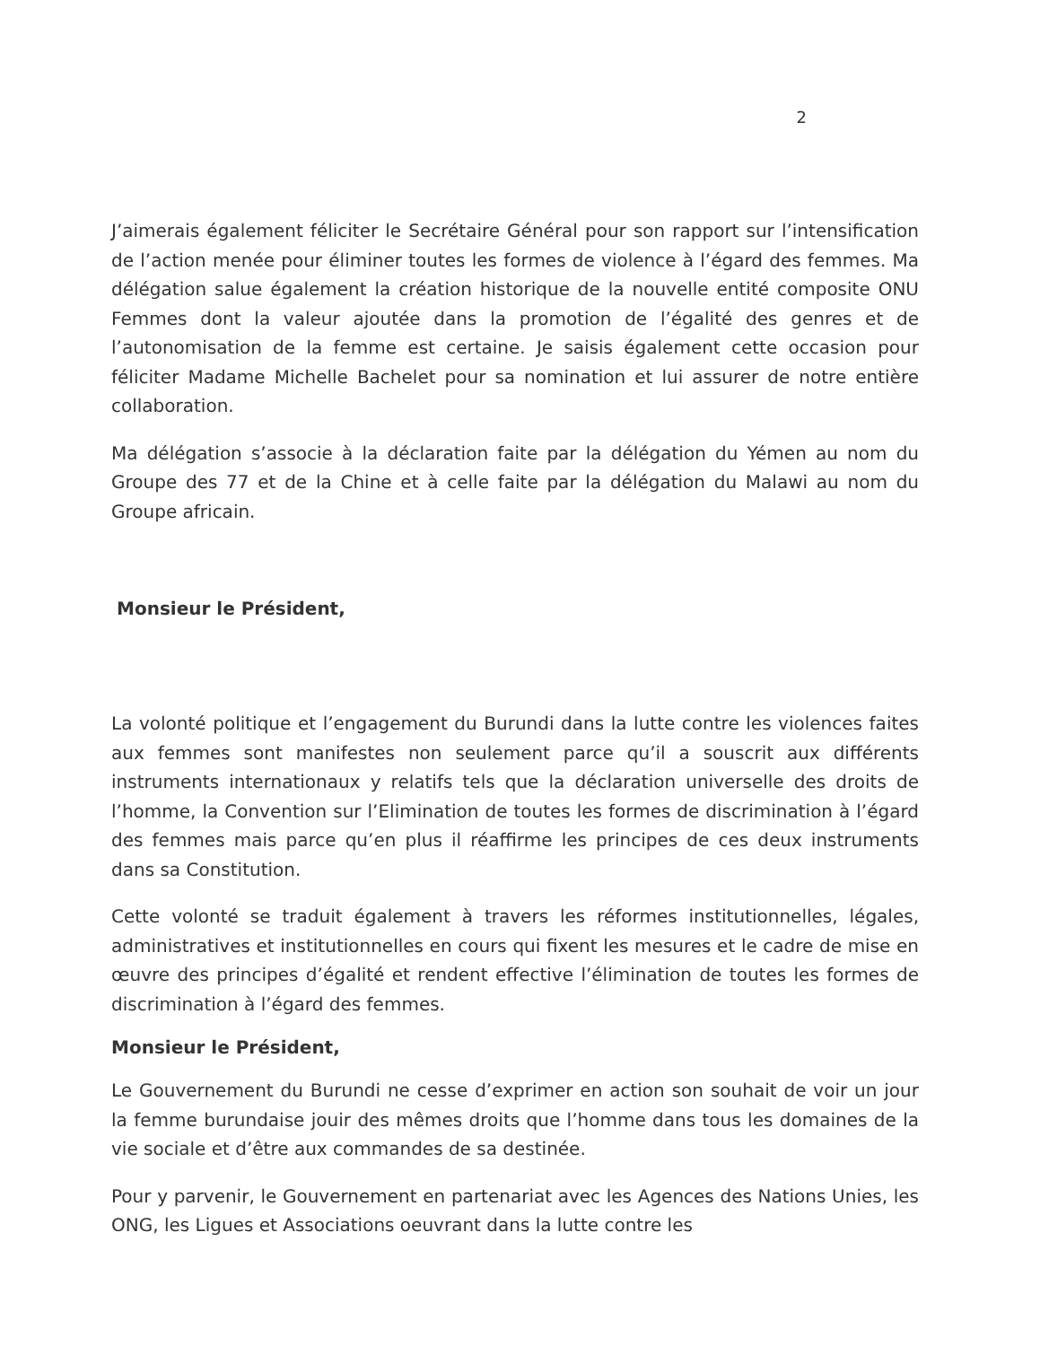2
J’aimerais également féliciter le Secrétaire Général pour son rapport sur l’intensification de l’action menée pour éliminer toutes les formes de violence à l’égard des femmes. Ma délégation salue également la création historique de la nouvelle entité composite ONU Femmes dont la valeur ajoutée dans la promotion de l’égalité des genres et de l’autonomisation de la femme est certaine. Je saisis également cette occasion pour féliciter Madame Michelle Bachelet pour sa nomination et lui assurer de notre entière collaboration.
Ma délégation s’associe à la déclaration faite par la délégation du Yémen au nom du Groupe des 77 et de la Chine et à celle faite par la délégation du Malawi au nom du Groupe africain.
Monsieur le Président,
La volonté politique et l’engagement du Burundi dans la lutte contre les violences faites aux femmes sont manifestes non seulement parce qu’il a souscrit aux différents instruments internationaux y relatifs tels que la déclaration universelle des droits de l’homme, la Convention sur l’Elimination de toutes les formes de discrimination à l’égard des femmes mais parce qu’en plus il réaffirme les principes de ces deux instruments dans sa Constitution.
Cette volonté se traduit également à travers les réformes institutionnelles, légales, administratives et institutionnelles en cours qui fixent les mesures et le cadre de mise en œuvre des principes d’égalité et rendent effective l’élimination de toutes les formes de discrimination à l’égard des femmes.
Monsieur le Président,
Le Gouvernement du Burundi ne cesse d’exprimer en action son souhait de voir un jour la femme burundaise jouir des mêmes droits que l’homme dans tous les domaines de la vie sociale et d’être aux commandes de sa destinée.
Pour y parvenir, le Gouvernement en partenariat avec les Agences des Nations Unies, les ONG, les Ligues et Associations oeuvrant dans la lutte contre les